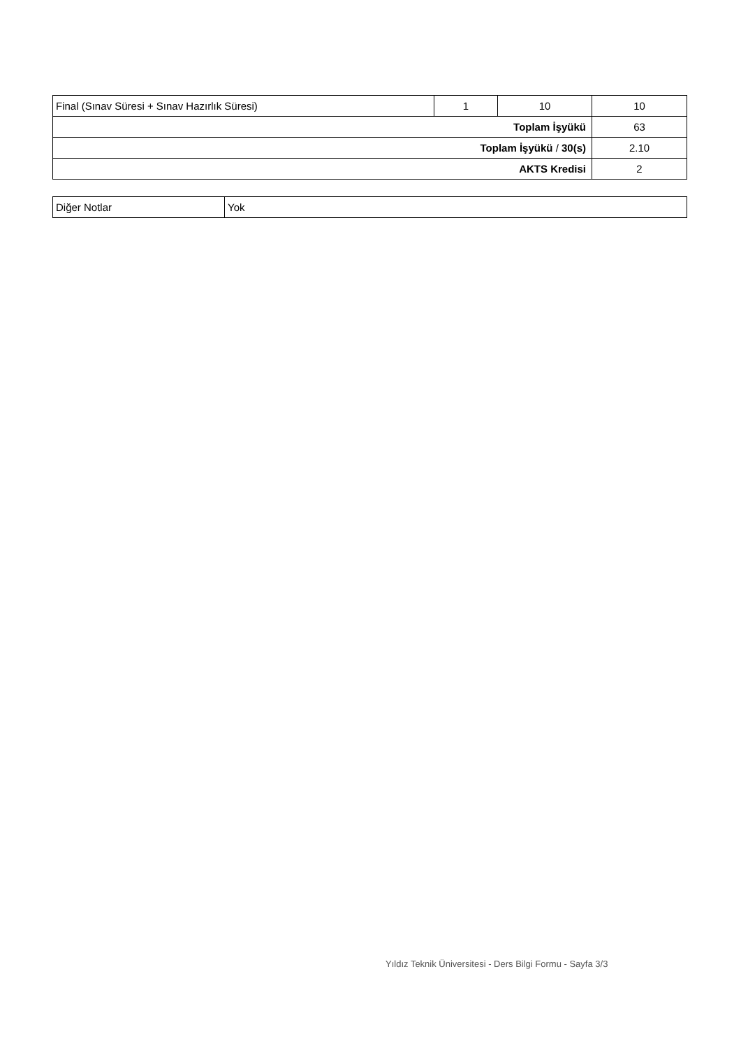| Final (Sınav Süresi + Sınav Hazırlık Süresi) | 1 | 10 | 10 |
| Toplam İşyükü | | | 63 |
| Toplam İşyükü / 30(s) | | | 2.10 |
| AKTS Kredisi | | | 2 |
| Diğer Notlar | Yok |
Yıldız Teknik Üniversitesi - Ders Bilgi Formu - Sayfa 3/3